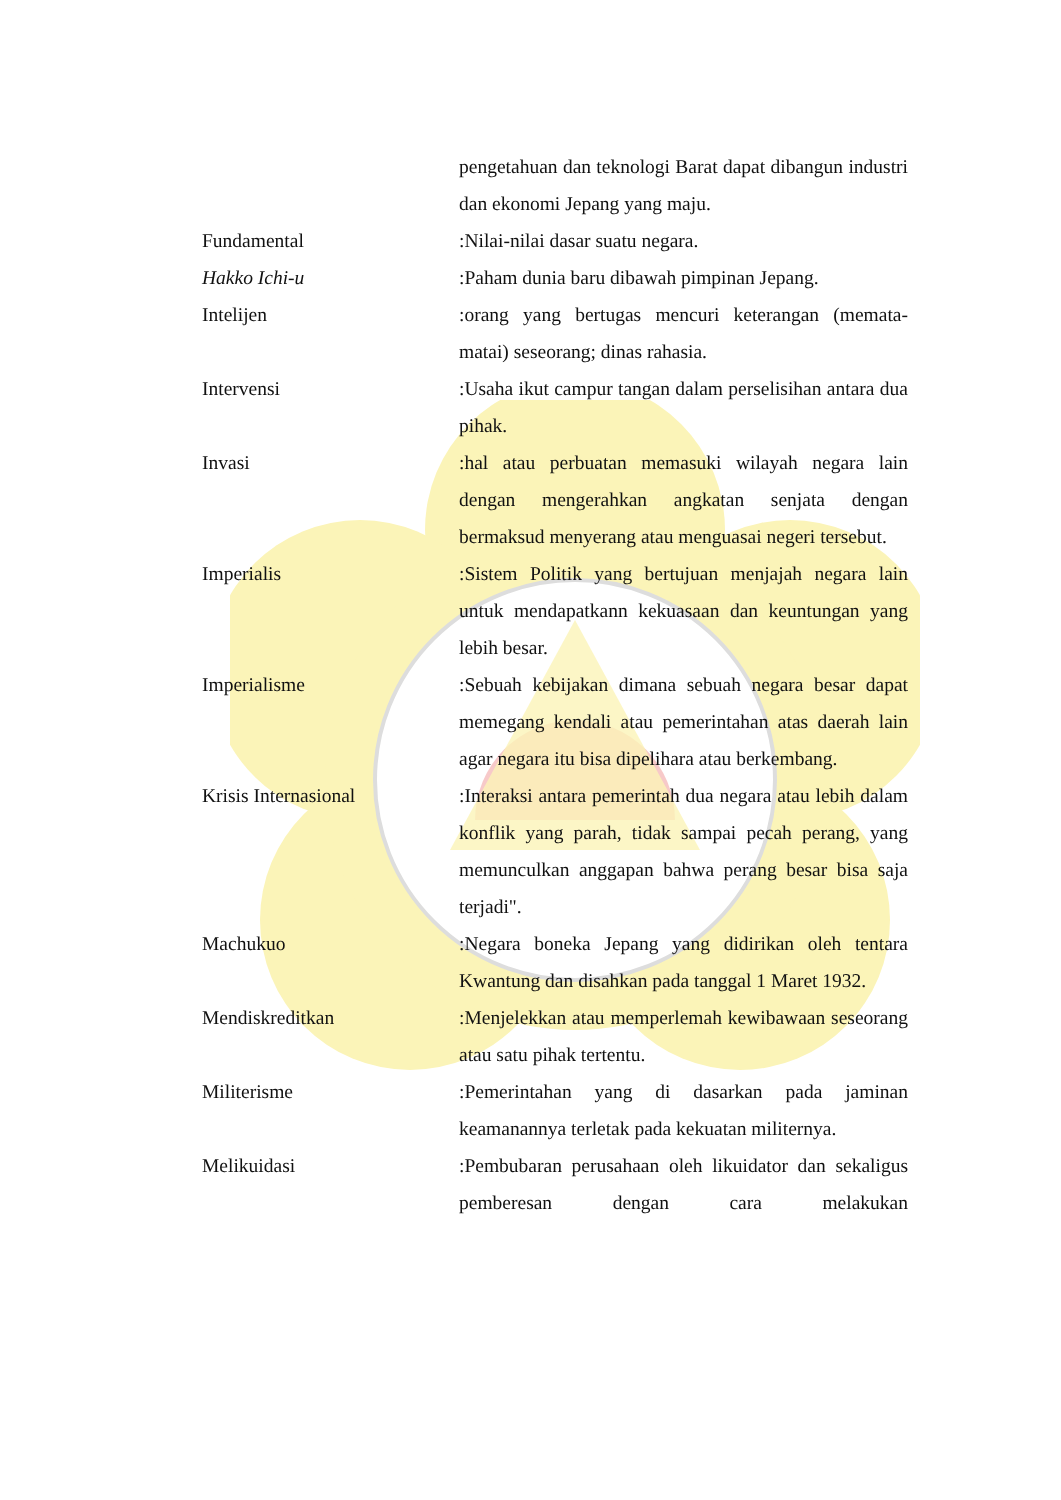pengetahuan dan teknologi Barat dapat dibangun industri dan ekonomi Jepang yang maju.
Fundamental :Nilai-nilai dasar suatu negara.
Hakko Ichi-u :Paham dunia baru dibawah pimpinan Jepang.
Intelijen :orang yang bertugas mencuri keterangan (memata-matai) seseorang; dinas rahasia.
Intervensi :Usaha ikut campur tangan dalam perselisihan antara dua pihak.
Invasi :hal atau perbuatan memasuki wilayah negara lain dengan mengerahkan angkatan senjata dengan bermaksud menyerang atau menguasai negeri tersebut.
Imperialis :Sistem Politik yang bertujuan menjajah negara lain untuk mendapatkann kekuasaan dan keuntungan yang lebih besar.
Imperialisme :Sebuah kebijakan dimana sebuah negara besar dapat memegang kendali atau pemerintahan atas daerah lain agar negara itu bisa dipelihara atau berkembang.
Krisis Internasional :Interaksi antara pemerintah dua negara atau lebih dalam konflik yang parah, tidak sampai pecah perang, yang memunculkan anggapan bahwa perang besar bisa saja terjadi".
Machukuo :Negara boneka Jepang yang didirikan oleh tentara Kwantung dan disahkan pada tanggal 1 Maret 1932.
Mendiskreditkan :Menjelekkan atau memperlemah kewibawaan seseorang atau satu pihak tertentu.
Militerisme :Pemerintahan yang di dasarkan pada jaminan keamanannya terletak pada kekuatan militernya.
Melikuidasi :Pembubaran perusahaan oleh likuidator dan sekaligus pemberesan dengan cara melakukan